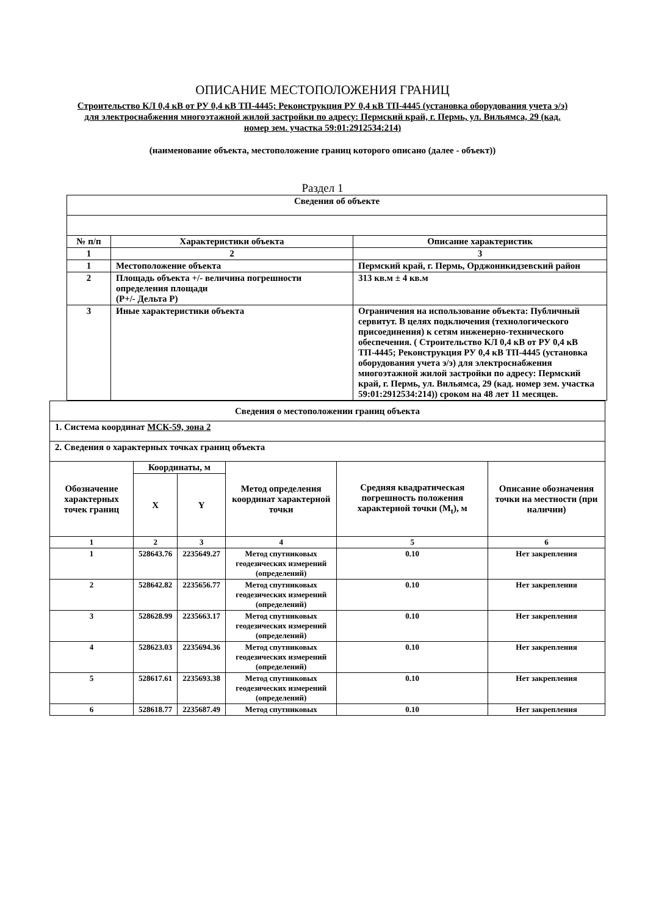ОПИСАНИЕ МЕСТОПОЛОЖЕНИЯ ГРАНИЦ
Строительство КЛ 0,4 кВ от РУ 0,4 кВ ТП-4445; Реконструкция РУ 0,4 кВ ТП-4445 (установка оборудования учета э/э) для электроснабжения многоэтажной жилой застройки по адресу: Пермский край, г. Пермь, ул. Вильямса, 29 (кад. номер зем. участка 59:01:2912534:214)
(наименование объекта, местоположение границ которого описано (далее - объект))
Раздел 1
| Сведения об объекте | | |
| --- | --- | --- |
| № п/п | Характеристики объекта | Описание характеристик |
| 1 | 2 | 3 |
| 1 | Местоположение объекта | Пермский край, г. Пермь, Орджоникидзевский район |
| 2 | Площадь объекта +/- величина погрешности определения площади (Р+/- Дельта Р) | 313 кв.м ± 4 кв.м |
| 3 | Иные характеристики объекта | Ограничения на использование объекта: Публичный сервитут. В целях подключения (технологического присоединения) к сетям инженерно-технического обеспечения. ( Строительство КЛ 0,4 кВ от РУ 0,4 кВ ТП-4445; Реконструкция РУ 0,4 кВ ТП-4445 (установка оборудования учета э/э) для электроснабжения многоэтажной жилой застройки по адресу: Пермский край, г. Пермь, ул. Вильямса, 29 (кад. номер зем. участка 59:01:2912534:214)) сроком на 48 лет 11 месяцев. |
| Сведения о местоположении границ объекта | | | | | |
| --- | --- | --- | --- | --- | --- |
| 1. Система координат МСК-59, зона 2 | | | | | |
| 2. Сведения о характерных точках границ объекта | | | | | |
| Обозначение характерных точек границ | Координаты, м | | Метод определения координат характерной точки | Средняя квадратическая погрешность положения характерной точки (M<sub>t</sub>), м | Описание обозначения точки на местности (при наличии) |
| | X | Y | | | |
| 1 | 2 | 3 | 4 | 5 | 6 |
| 1 | 528643.76 | 2235649.27 | Метод спутниковых геодезических измерений (определений) | 0.10 | Нет закрепления |
| 2 | 528642.82 | 2235656.77 | Метод спутниковых геодезических измерений (определений) | 0.10 | Нет закрепления |
| 3 | 528628.99 | 2235663.17 | Метод спутниковых геодезических измерений (определений) | 0.10 | Нет закрепления |
| 4 | 528623.03 | 2235694.36 | Метод спутниковых геодезических измерений (определений) | 0.10 | Нет закрепления |
| 5 | 528617.61 | 2235693.38 | Метод спутниковых геодезических измерений (определений) | 0.10 | Нет закрепления |
| 6 | 528618.77 | 2235687.49 | Метод спутниковых | 0.10 | Нет закрепления |